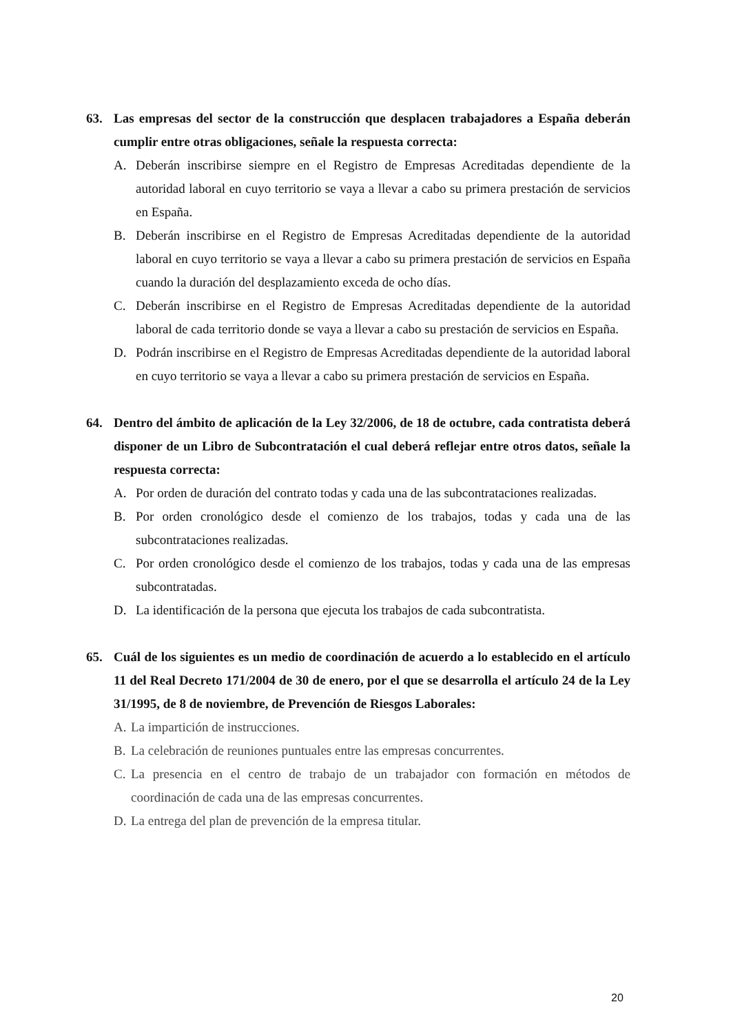63. Las empresas del sector de la construcción que desplacen trabajadores a España deberán cumplir entre otras obligaciones, señale la respuesta correcta:
A. Deberán inscribirse siempre en el Registro de Empresas Acreditadas dependiente de la autoridad laboral en cuyo territorio se vaya a llevar a cabo su primera prestación de servicios en España.
B. Deberán inscribirse en el Registro de Empresas Acreditadas dependiente de la autoridad laboral en cuyo territorio se vaya a llevar a cabo su primera prestación de servicios en España cuando la duración del desplazamiento exceda de ocho días.
C. Deberán inscribirse en el Registro de Empresas Acreditadas dependiente de la autoridad laboral de cada territorio donde se vaya a llevar a cabo su prestación de servicios en España.
D. Podrán inscribirse en el Registro de Empresas Acreditadas dependiente de la autoridad laboral en cuyo territorio se vaya a llevar a cabo su primera prestación de servicios en España.
64. Dentro del ámbito de aplicación de la Ley 32/2006, de 18 de octubre, cada contratista deberá disponer de un Libro de Subcontratación el cual deberá reflejar entre otros datos, señale la respuesta correcta:
A. Por orden de duración del contrato todas y cada una de las subcontrataciones realizadas.
B. Por orden cronológico desde el comienzo de los trabajos, todas y cada una de las subcontrataciones realizadas.
C. Por orden cronológico desde el comienzo de los trabajos, todas y cada una de las empresas subcontratadas.
D. La identificación de la persona que ejecuta los trabajos de cada subcontratista.
65. Cuál de los siguientes es un medio de coordinación de acuerdo a lo establecido en el artículo 11 del Real Decreto 171/2004 de 30 de enero, por el que se desarrolla el artículo 24 de la Ley 31/1995, de 8 de noviembre, de Prevención de Riesgos Laborales:
A. La impartición de instrucciones.
B. La celebración de reuniones puntuales entre las empresas concurrentes.
C. La presencia en el centro de trabajo de un trabajador con formación en métodos de coordinación de cada una de las empresas concurrentes.
D. La entrega del plan de prevención de la empresa titular.
20